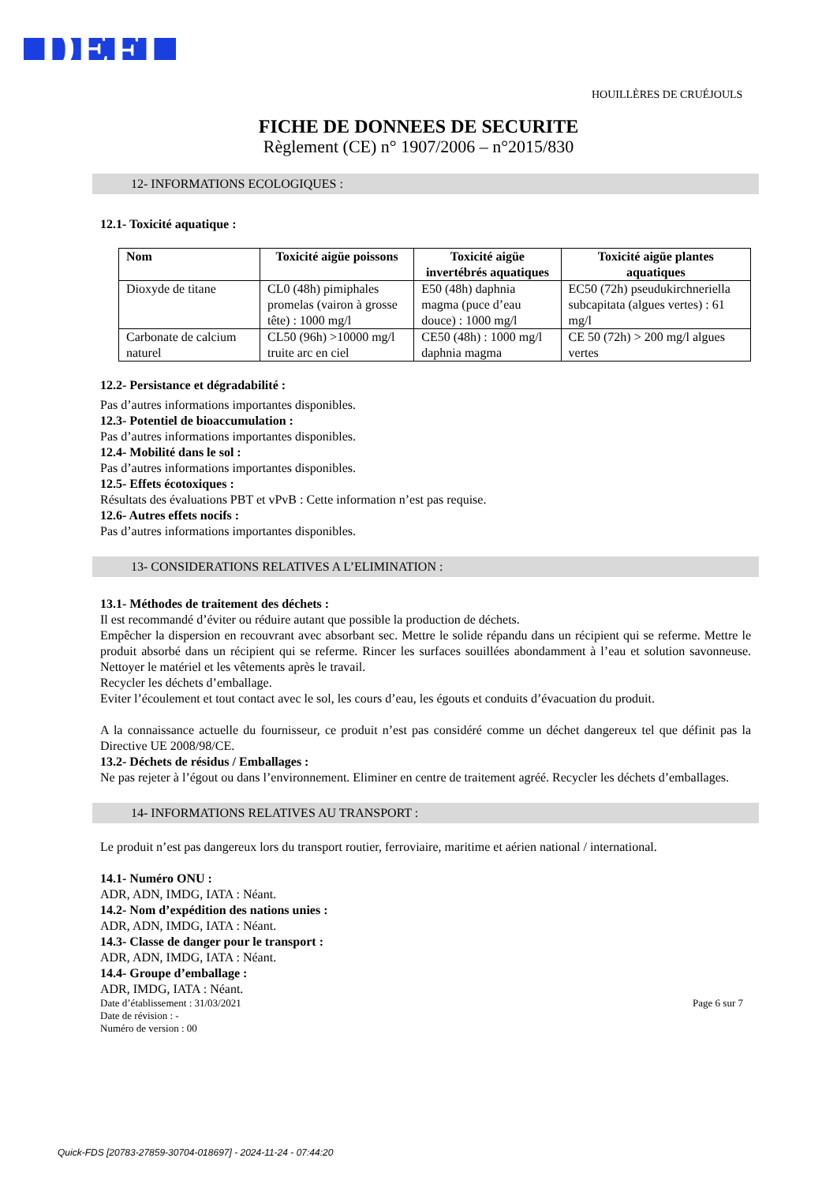DEFI HOUILLÈRES DE CRUÉJOULS
FICHE DE DONNEES DE SECURITE
Règlement (CE) n° 1907/2006 – n°2015/830
12- INFORMATIONS ECOLOGIQUES :
12.1- Toxicité aquatique :
| Nom | Toxicité aigüe poissons | Toxicité aigüe invertébrés aquatiques | Toxicité aigüe plantes aquatiques |
| --- | --- | --- | --- |
| Dioxyde de titane | CL0 (48h) pimiphales promelas (vairon à grosse tête) : 1000 mg/l | E50 (48h) daphnia magma (puce d’eau douce) : 1000 mg/l | EC50 (72h) pseudukirchneriella subcapitata (algues vertes) : 61 mg/l |
| Carbonate de calcium naturel | CL50 (96h) >10000 mg/l truite arc en ciel | CE50 (48h) : 1000 mg/l daphnia magma | CE 50 (72h) > 200 mg/l algues vertes |
12.2- Persistance et dégradabilité :
Pas d’autres informations importantes disponibles.
12.3- Potentiel de bioaccumulation :
Pas d’autres informations importantes disponibles.
12.4- Mobilité dans le sol :
Pas d’autres informations importantes disponibles.
12.5- Effets écotoxiques :
Résultats des évaluations PBT et vPvB : Cette information n’est pas requise.
12.6- Autres effets nocifs :
Pas d’autres informations importantes disponibles.
13- CONSIDERATIONS RELATIVES A L’ELIMINATION :
13.1- Méthodes de traitement des déchets :
Il est recommandé d’éviter ou réduire autant que possible la production de déchets.
Empêcher la dispersion en recouvrant avec absorbant sec. Mettre le solide répandu dans un récipient qui se referme. Mettre le produit absorbé dans un récipient qui se referme. Rincer les surfaces souillées abondamment à l’eau et solution savonneuse. Nettoyer le matériel et les vêtements après le travail.
Recycler les déchets d’emballage.
Eviter l’écoulement et tout contact avec le sol, les cours d’eau, les égouts et conduits d’évacuation du produit.
A la connaissance actuelle du fournisseur, ce produit n’est pas considéré comme un déchet dangereux tel que définit pas la Directive UE 2008/98/CE.
13.2- Déchets de résidus / Emballages :
Ne pas rejeter à l’égout ou dans l’environnement. Eliminer en centre de traitement agréé. Recycler les déchets d’emballages.
14- INFORMATIONS RELATIVES AU TRANSPORT :
Le produit n’est pas dangereux lors du transport routier, ferroviaire, maritime et aérien national / international.
14.1- Numéro ONU :
ADR, ADN, IMDG, IATA : Néant.
14.2- Nom d’expédition des nations unies :
ADR, ADN, IMDG, IATA : Néant.
14.3- Classe de danger pour le transport :
ADR, ADN, IMDG, IATA : Néant.
14.4- Groupe d’emballage :
ADR, IMDG, IATA : Néant.
Date d’établissement : 31/03/2021
Date de révision : -
Numéro de version : 00
Page 6 sur 7
Quick-FDS [20783-27859-30704-018697] - 2024-11-24 - 07:44:20